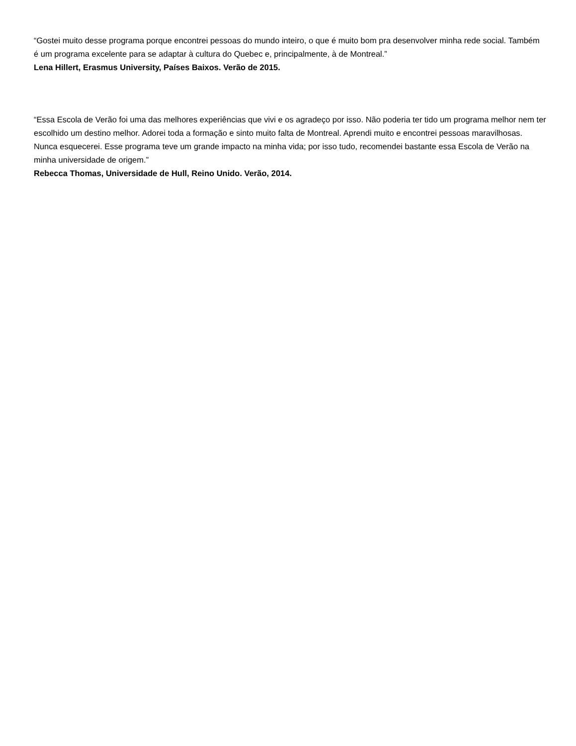“Gostei muito desse programa porque encontrei pessoas do mundo inteiro, o que é muito bom pra desenvolver minha rede social. Também é um programa excelente para se adaptar à cultura do Quebec e, principalmente, à de Montreal.”
Lena Hillert, Erasmus University, Países Baixos. Verão de 2015.
“Essa Escola de Verão foi uma das melhores experiências que vivi e os agradeço por isso. Não poderia ter tido um programa melhor nem ter escolhido um destino melhor. Adorei toda a formação e sinto muito falta de Montreal. Aprendi muito e encontrei pessoas maravilhosas. Nunca esquecerei. Esse programa teve um grande impacto na minha vida; por isso tudo, recomendei bastante essa Escola de Verão na minha universidade de origem.”
Rebecca Thomas, Universidade de Hull, Reino Unido. Verão, 2014.